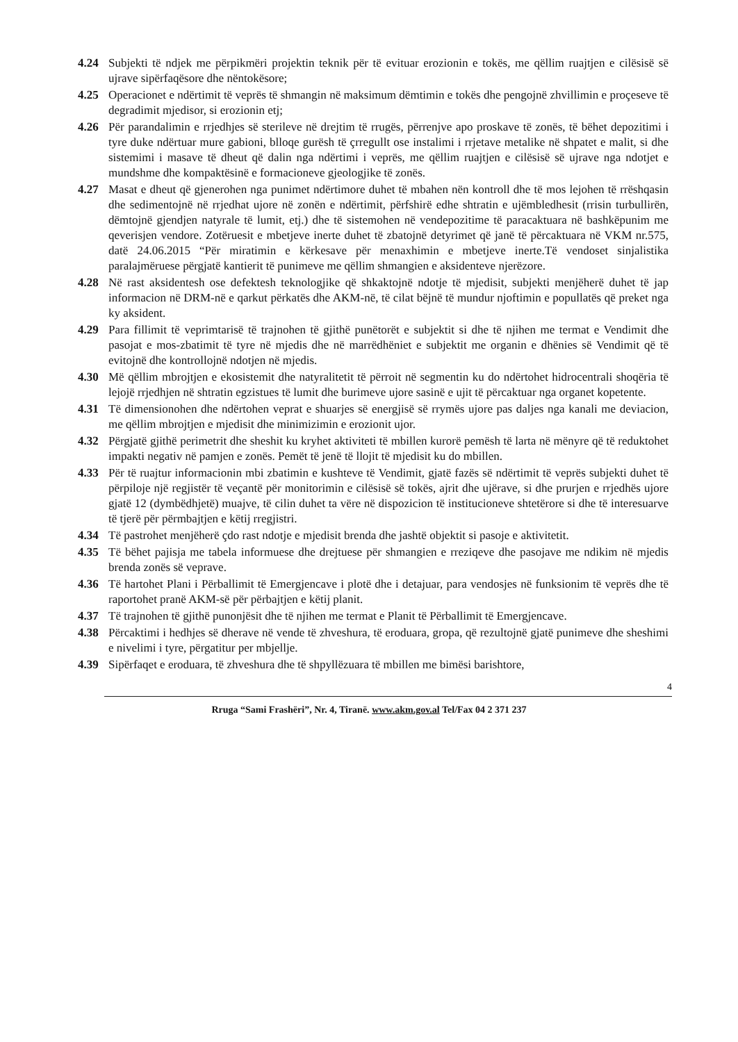4.24 Subjekti të ndjek me përpikmëri projektin teknik për të evituar erozionin e tokës, me qëllim ruajtjen e cilësisë së ujrave sipërfaqësore dhe nëntokësore;
4.25 Operacionet e ndërtimit të veprës të shmangin në maksimum dëmtimin e tokës dhe pengojnë zhvillimin e proçeseve të degradimit mjedisor, si erozionin etj;
4.26 Për parandalimin e rrjedhjes së sterileve në drejtim të rrugës, përrenjve apo proskave të zonës, të bëhet depozitimi i tyre duke ndërtuar mure gabioni, blloqe gurësh të çrregullt ose instalimi i rrjetave metalike në shpatet e malit, si dhe sistemimi i masave të dheut që dalin nga ndërtimi i veprës, me qëllim ruajtjen e cilësisë së ujrave nga ndotjet e mundshme dhe kompaktësinë e formacioneve gjeologjike të zonës.
4.27 Masat e dheut që gjenerohen nga punimet ndërtimore duhet të mbahen nën kontroll dhe të mos lejohen të rrëshqasin dhe sedimentojnë në rrjedhat ujore në zonën e ndërtimit, përfshirë edhe shtratin e ujëmbledhesit (rrisin turbullirën, dëmtojnë gjendjen natyrale të lumit, etj.) dhe të sistemohen në vendepozitime të paracaktuara në bashkëpunim me qeverisjen vendore. Zotëruesit e mbetjeve inerte duhet të zbatojnë detyrimet që janë të përcaktuara në VKM nr.575, datë 24.06.2015 “Për miratimin e kërkesave për menaxhimin e mbetjeve inerte.Të vendoset sinjalistika paralajmëruese përgjatë kantierit të punimeve me qëllim shmangien e aksidenteve njerëzore.
4.28 Në rast aksidentesh ose defektesh teknologjike që shkaktojnë ndotje të mjedisit, subjekti menjëherë duhet të jap informacion në DRM-në e qarkut përkatës dhe AKM-në, të cilat bëjnë të mundur njoftimin e popullatës që preket nga ky aksident.
4.29 Para fillimit të veprimtarisë të trajnohen të gjithë punëtorët e subjektit si dhe të njihen me termat e Vendimit dhe pasojat e mos-zbatimit të tyre në mjedis dhe në marrëdhëniet e subjektit me organin e dhënies së Vendimit që të evitojnë dhe kontrollojnë ndotjen në mjedis.
4.30 Më qëllim mbrojtjen e ekosistemit dhe natyralitetit të përroit në segmentin ku do ndërtohet hidrocentrali shoqëria të lejojë rrjedhjen në shtratin egzistues të lumit dhe burimeve ujore sasinë e ujit të përcaktuar nga organet kopetente.
4.31 Të dimensionohen dhe ndërtohen veprat e shuarjes së energjisë së rrymës ujore pas daljes nga kanali me deviacion, me qëllim mbrojtjen e mjedisit dhe minimizimin e erozionit ujor.
4.32 Përgjatë gjithë perimetrit dhe sheshit ku kryhet aktiviteti të mbillen kurorë pemësh të larta në mënyre që të reduktohet impakti negativ në pamjen e zonës. Pemët të jenë të llojit të mjedisit ku do mbillen.
4.33 Për të ruajtur informacionin mbi zbatimin e kushteve të Vendimit, gjatë fazës së ndërtimit të veprës subjekti duhet të përpiloje një regjistër të veçantë për monitorimin e cilësisë së tokës, ajrit dhe ujërave, si dhe prurjen e rrjedhës ujore gjatë 12 (dymbëdhjetë) muajve, të cilin duhet ta vëre në dispozicion të institucioneve shtetërore si dhe të interesuarve të tjerë për përmbajtjen e këtij rregjistri.
4.34 Të pastrohet menjëherë çdo rast ndotje e mjedisit brenda dhe jashtë objektit si pasoje e aktivitetit.
4.35 Të bëhet pajisja me tabela informuese dhe drejtuese për shmangien e rreziqeve dhe pasojave me ndikim në mjedis brenda zonës së veprave.
4.36 Të hartohet Plani i Përballimit të Emergjencave i plotë dhe i detajuar, para vendosjes në funksionim të veprës dhe të raportohet pranë AKM-së për përbajtjen e këtij planit.
4.37 Të trajnohen të gjithë punonjësit dhe të njihen me termat e Planit të Përballimit të Emergjencave.
4.38 Përcaktimi i hedhjes së dherave në vende të zhveshura, të eroduara, gropa, që rezultojnë gjatë punimeve dhe sheshimi e nivelimi i tyre, përgatitur per mbjellje.
4.39 Sipërfaqet e eroduara, të zhveshura dhe të shpyllëzuara të mbillen me bimësi barishtore,
4
Rruga “Sami Frashëri”, Nr. 4, Tiranë. www.akm.gov.al Tel/Fax 04 2 371 237